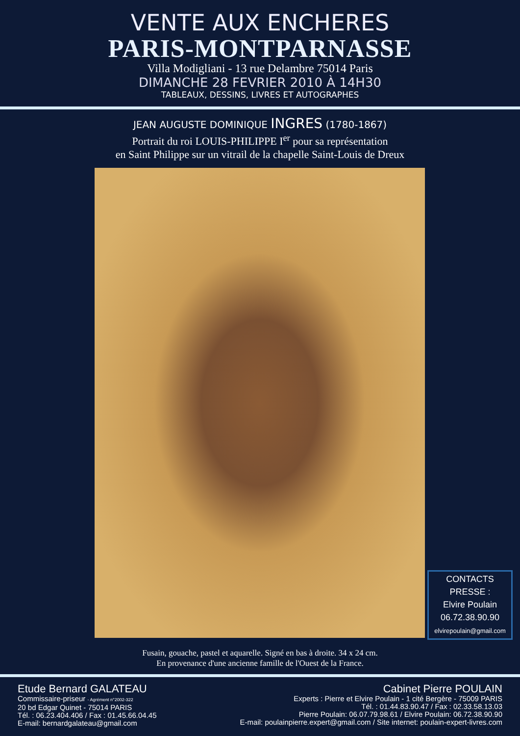VENTE AUX ENCHERES
PARIS-MONTPARNASSE
Villa Modigliani - 13 rue Delambre 75014 Paris
DIMANCHE 28 FEVRIER 2010 À 14H30
TABLEAUX, DESSINS, LIVRES ET AUTOGRAPHES
JEAN AUGUSTE DOMINIQUE INGRES (1780-1867)
Portrait du roi LOUIS-PHILIPPE I<sup>er</sup> pour sa représentation
en Saint Philippe sur un vitrail de la chapelle Saint-Louis de Dreux
CONTACTS
PRESSE :
Elvire Poulain
06.72.38.90.90
elvirepoulain@gmail.com
Fusain, gouache, pastel et aquarelle. Signé en bas à droite. 34 x 24 cm.
En provenance d'une ancienne famille de l'Ouest de la France.
Etude Bernard GALATEAU
Commissaire-priseur - Agrément n°2002-322
20 bd Edgar Quinet - 75014 PARIS
Tél. : 06.23.404.406 / Fax : 01.45.66.04.45
E-mail: bernardgalateau@gmail.com
Cabinet Pierre POULAIN
Experts : Pierre et Elvire Poulain - 1 cité Bergère - 75009 PARIS
Tél. : 01.44.83.90.47 / Fax : 02.33.58.13.03
Pierre Poulain: 06.07.79.98.61 / Elvire Poulain: 06.72.38.90.90
E-mail: poulainpierre.expert@gmail.com / Site internet: poulain-expert-livres.com